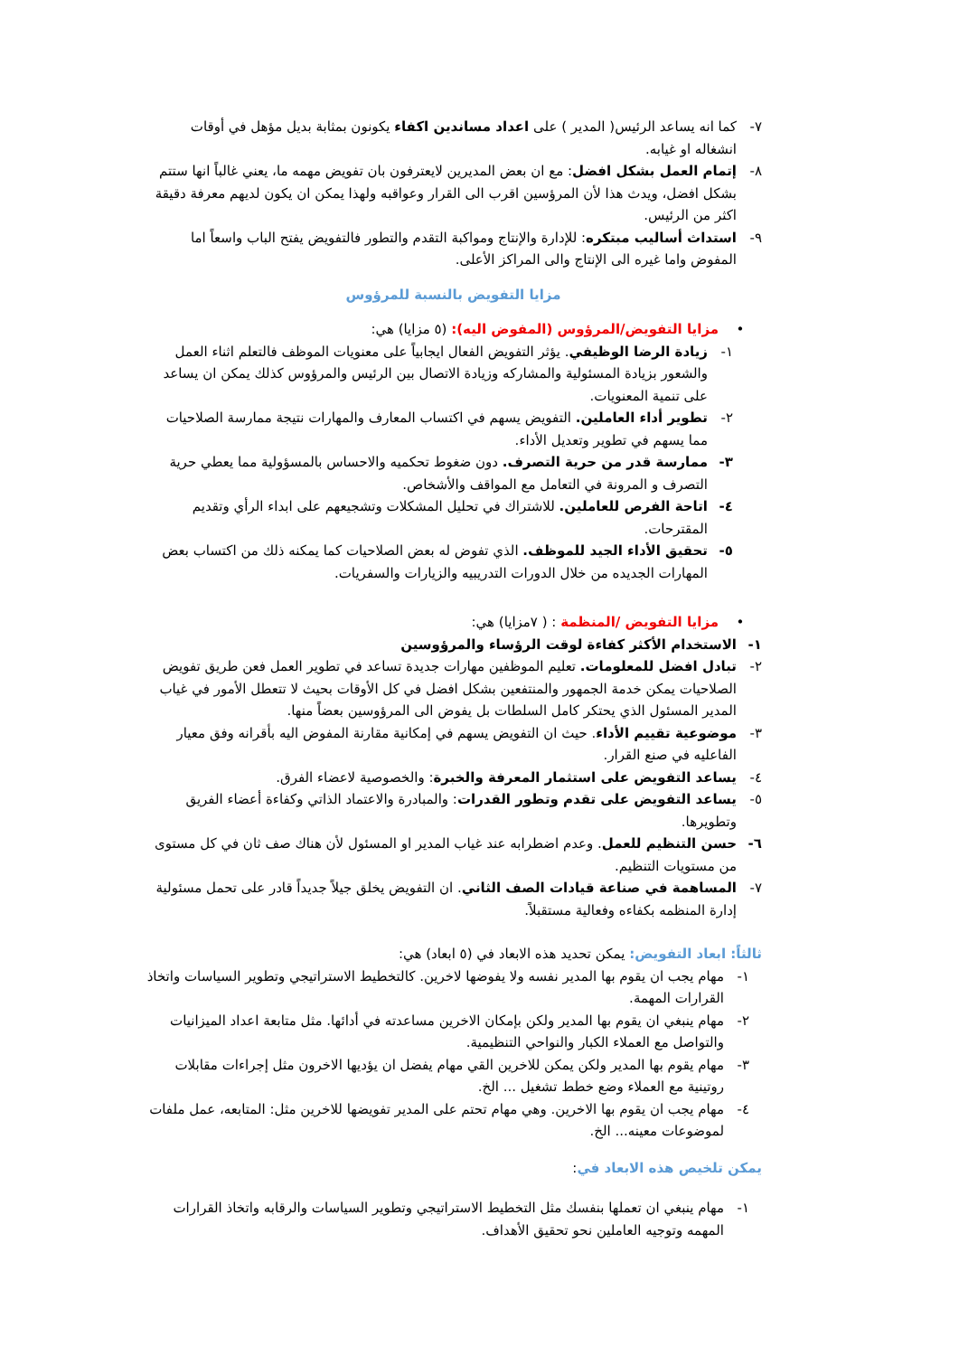٧- كما انه يساعد الرئيس( المدير ) على اعداد مساندين اكفاء يكونون بمثابة بديل مؤهل في أوقات انشغاله او غيابه.
٨- إتمام العمل بشكل افضل: مع ان بعض المديرين لايعترفون بان تفويض مهمه ما، يعني غالباً انها ستتم بشكل افضل، ويدث هذا لأن المرؤسين اقرب الى القرار وعواقبه ولهذا يمكن ان يكون لديهم معرفة دقيقة اكثر من الرئيس.
٩- استداث أساليب مبتكره: للإدارة والإنتاج ومواكبة التقدم والتطور فالتفويض يفتح الباب واسعاً اما المفوض واما غيره الى الإنتاج والى المراكز الأعلى.
مزايا التفويض بالنسبة للمرؤوس
• مزايا التفويض/المرؤوس (المفوض اليه): (٥ مزايا) هي:
١- زيادة الرضا الوظيفي. يؤثر التفويض الفعال ايجابياً على معنويات الموظف فالتعلم اثناء العمل والشعور بزيادة المسئولية والمشاركه وزيادة الاتصال بين الرئيس والمرؤوس كذلك يمكن ان يساعد على تنمية المعنويات.
٢- تطوير أداء العاملين. التفويض يسهم في اكتساب المعارف والمهارات نتيجة ممارسة الصلاحيات مما يسهم في تطوير وتعديل الأداء.
٣- ممارسة قدر من حرية التصرف. دون ضغوط تحكميه والاحساس بالمسؤولية مما يعطي حرية التصرف و المرونة في التعامل مع المواقف والأشخاص.
٤- اتاحة الفرص للعاملين. للاشتراك في تحليل المشكلات وتشجيعهم على ابداء الرأي وتقديم المقترحات.
٥- تحقيق الأداء الجيد للموظف. الذي تفوض له بعض الصلاحيات كما يمكنه ذلك من اكتساب بعض المهارات الجديده من خلال الدورات التدريبيه والزيارات والسفريات.
• مزايا التفويض /المنظمة : ( ٧مزايا) هي:
١- الاستخدام الأكثر كفاءة لوقت الرؤساء والمرؤوسين
٢- تبادل افضل للمعلومات. تعليم الموظفين مهارات جديدة تساعد في تطوير العمل فعن طريق تفويض الصلاحيات يمكن خدمة الجمهور والمنتفعين بشكل افضل في كل الأوقات بحيث لا تتعطل الأمور في غياب المدير المسئول الذي يحتكر كامل السلطات بل يفوض الى المرؤوسين بعضاً منها.
٣- موضوعية تقييم الأداء. حيث ان التفويض يسهم في إمكانية مقارنة المفوض اليه بأقرانه وفق معيار الفاعليه في صنع القرار.
٤- يساعد التفويض على استثمار المعرفة والخبرة: والخصوصية لاعضاء الفرق.
٥- يساعد التفويض على تقدم وتطور القدرات: والمبادرة والاعتماد الذاتي وكفاءة أعضاء الفريق وتطويرها.
٦- حسن التنظيم للعمل. وعدم اضطرابه عند غياب المدير او المسئول لأن هناك صف ثان في كل مستوى من مستويات التنظيم.
٧- المساهمة في صناعة قيادات الصف الثاني. ان التفويض يخلق جيلاً جديداً قادر على تحمل مسئولية إدارة المنظمه بكفاءه وفعالية مستقبلاً.
ثالثاً: ابعاد التفويض: يمكن تحديد هذه الابعاد في (٥ ابعاد) هي:
١- مهام يجب ان يقوم بها المدير نفسه ولا يفوضها لاخرين. كالتخطيط الاستراتيجي وتطوير السياسات واتخاذ القرارات المهمة.
٢- مهام ينبغي ان يقوم بها المدير ولكن بإمكان الاخرين مساعدته في أدائها. مثل متابعة اعداد الميزانيات والتواصل مع العملاء الكبار والنواحي التنظيمية.
٣- مهام يقوم بها المدير ولكن يمكن للاخرين القي مهام يفضل ان يؤديها الاخرون مثل إجراءات مقابلات روتينية مع العملاء وضع خطط تشغيل ... الخ.
٤- مهام يجب ان يقوم بها الاخرين. وهي مهام تحتم على المدير تفويضها للاخرين مثل: المتابعه، عمل ملفات لموضوعات معينه... الخ.
يمكن تلخيص هذه الابعاد في:
١- مهام ينبغي ان تعملها بنفسك مثل التخطيط الاستراتيجي وتطوير السياسات والرقابه واتخاذ القرارات المهمه وتوجيه العاملين نحو تحقيق الأهداف.